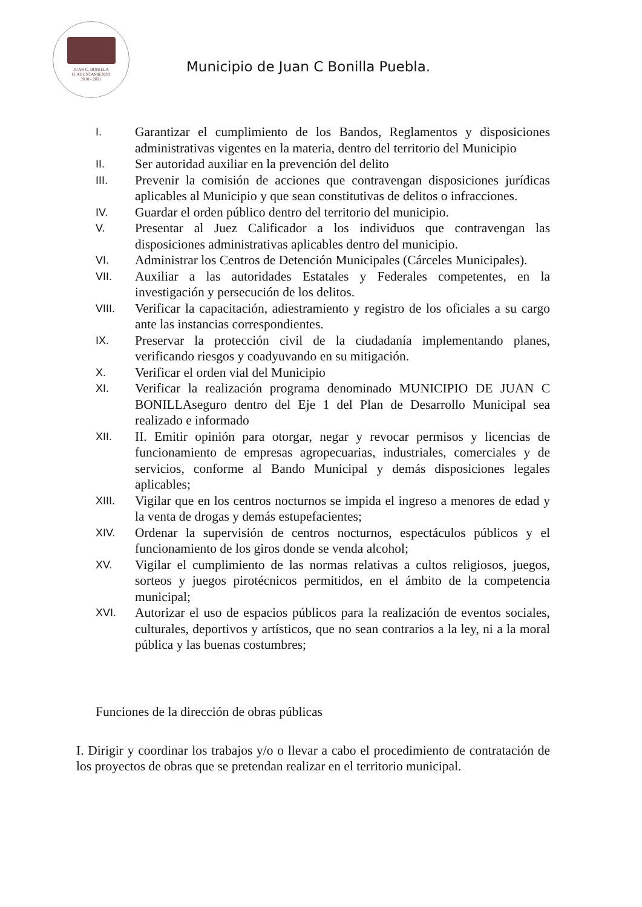JUAN C. BONILLA
H. AYUNTAMIENTO
2018 - 2021
Municipio de Juan C Bonilla Puebla.
I. Garantizar el cumplimiento de los Bandos, Reglamentos y disposiciones administrativas vigentes en la materia, dentro del territorio del Municipio
II. Ser autoridad auxiliar en la prevención del delito
III. Prevenir la comisión de acciones que contravengan disposiciones jurídicas aplicables al Municipio y que sean constitutivas de delitos o infracciones.
IV. Guardar el orden público dentro del territorio del municipio.
V. Presentar al Juez Calificador a los individuos que contravengan las disposiciones administrativas aplicables dentro del municipio.
VI. Administrar los Centros de Detención Municipales (Cárceles Municipales).
VII. Auxiliar a las autoridades Estatales y Federales competentes, en la investigación y persecución de los delitos.
VIII. Verificar la capacitación, adiestramiento y registro de los oficiales a su cargo ante las instancias correspondientes.
IX. Preservar la protección civil de la ciudadanía implementando planes, verificando riesgos y coadyuvando en su mitigación.
X. Verificar el orden vial del Municipio
XI. Verificar la realización programa denominado MUNICIPIO DE JUAN C BONILLAseguro dentro del Eje 1 del Plan de Desarrollo Municipal sea realizado e informado
XII. II. Emitir opinión para otorgar, negar y revocar permisos y licencias de funcionamiento de empresas agropecuarias, industriales, comerciales y de servicios, conforme al Bando Municipal y demás disposiciones legales aplicables;
XIII. Vigilar que en los centros nocturnos se impida el ingreso a menores de edad y la venta de drogas y demás estupefacientes;
XIV. Ordenar la supervisión de centros nocturnos, espectáculos públicos y el funcionamiento de los giros donde se venda alcohol;
XV. Vigilar el cumplimiento de las normas relativas a cultos religiosos, juegos, sorteos y juegos pirotécnicos permitidos, en el ámbito de la competencia municipal;
XVI. Autorizar el uso de espacios públicos para la realización de eventos sociales, culturales, deportivos y artísticos, que no sean contrarios a la ley, ni a la moral pública y las buenas costumbres;
Funciones de la dirección de obras públicas
I. Dirigir y coordinar los trabajos y/o o llevar a cabo el procedimiento de contratación de los proyectos de obras que se pretendan realizar en el territorio municipal.